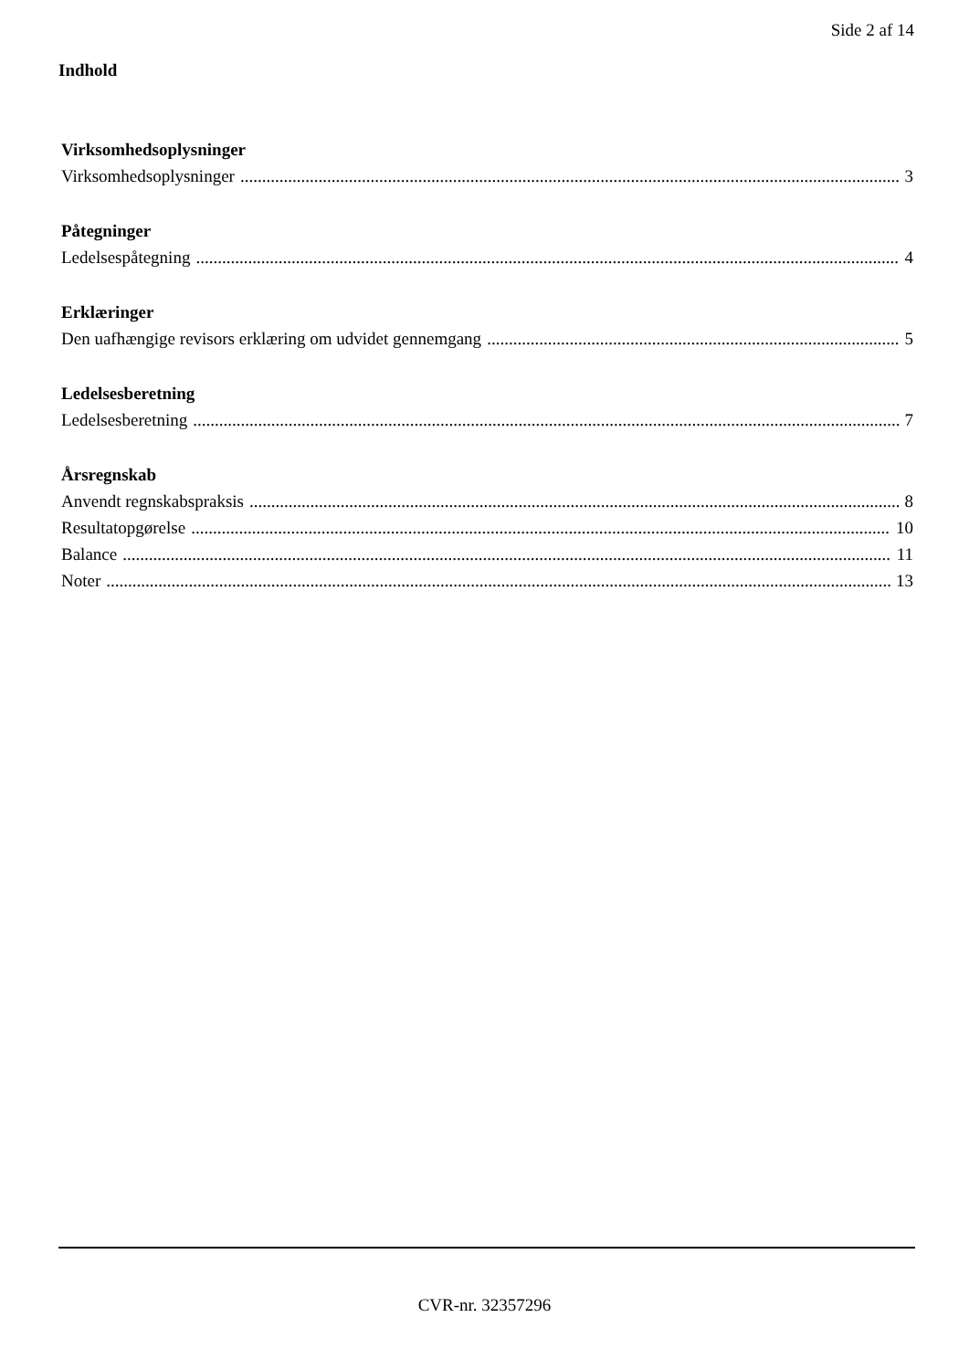Side 2 af 14
Indhold
Virksomhedsoplysninger
Virksomhedsoplysninger 3
Påtegninger
Ledelsespåtegning 4
Erklæringer
Den uafhængige revisors erklæring om udvidet gennemgang 5
Ledelsesberetning
Ledelsesberetning 7
Årsregnskab
Anvendt regnskabspraksis 8
Resultatopgørelse 10
Balance 11
Noter 13
CVR-nr. 32357296